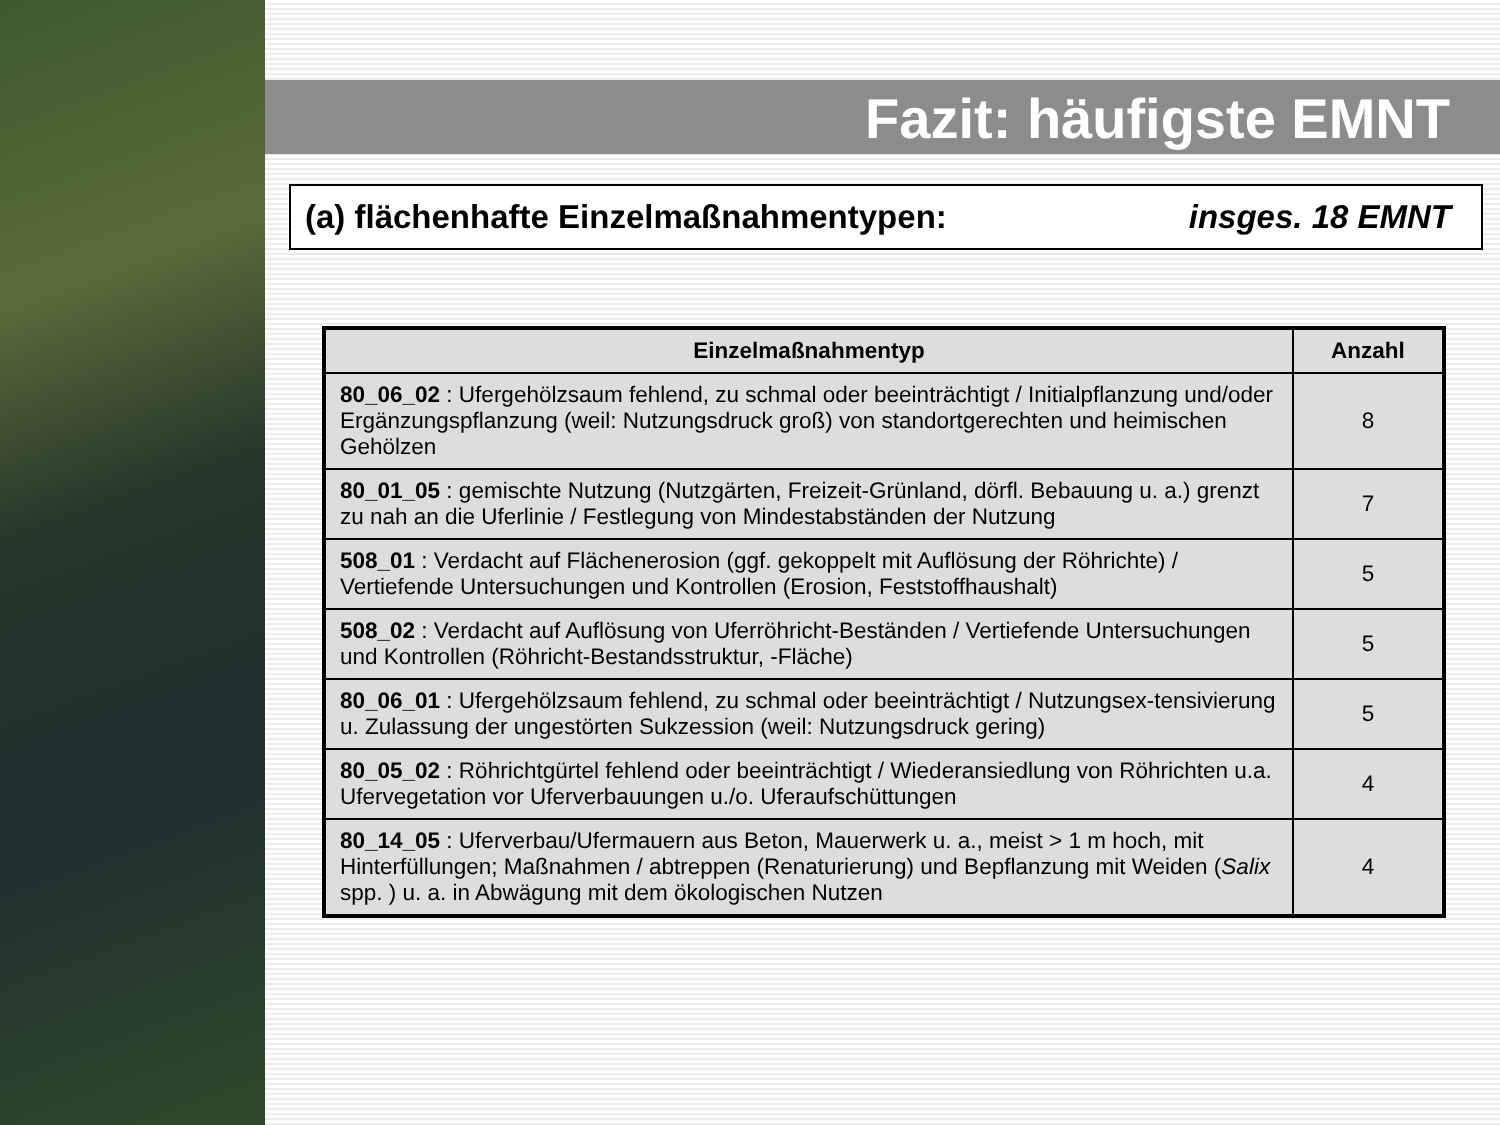Fazit: häufigste EMNT
(a) flächenhafte Einzelmaßnahmentypen: insges. 18 EMNT
| Einzelmaßnahmentyp | Anzahl |
| --- | --- |
| 80_06_02 : Ufergehölzsaum fehlend, zu schmal oder beeinträchtigt / Initialpflanzung und/oder Ergänzungspflanzung (weil: Nutzungsdruck groß) von standortgerechten und heimischen Gehölzen | 8 |
| 80_01_05 : gemischte Nutzung (Nutzgärten, Freizeit-Grünland, dörfl. Bebauung u. a.) grenzt zu nah an die Uferlinie / Festlegung von Mindestabständen der Nutzung | 7 |
| 508_01 : Verdacht auf Flächenerosion (ggf. gekoppelt mit Auflösung der Röhrichte) / Vertiefende Untersuchungen und Kontrollen (Erosion, Feststoffhaushalt) | 5 |
| 508_02 : Verdacht auf Auflösung von Uferröhricht-Beständen / Vertiefende Untersuchungen und Kontrollen (Röhricht-Bestandsstruktur, -Fläche) | 5 |
| 80_06_01 : Ufergehölzsaum fehlend, zu schmal oder beeinträchtigt / Nutzungsex-tensivierung u. Zulassung der ungestörten Sukzession (weil: Nutzungsdruck gering) | 5 |
| 80_05_02 : Röhrichtgürtel fehlend oder beeinträchtigt / Wiederansiedlung von Röhrichten u.a. Ufervegetation vor Uferverbauungen u./o. Uferaufschüttungen | 4 |
| 80_14_05 : Uferverbau/Ufermauern aus Beton, Mauerwerk u. a., meist > 1 m hoch, mit Hinterfüllungen; Maßnahmen / abtreppen (Renaturierung) und Bepflanzung mit Weiden ( Salix spp. ) u. a. in Abwägung mit dem ökologischen Nutzen | 4 |